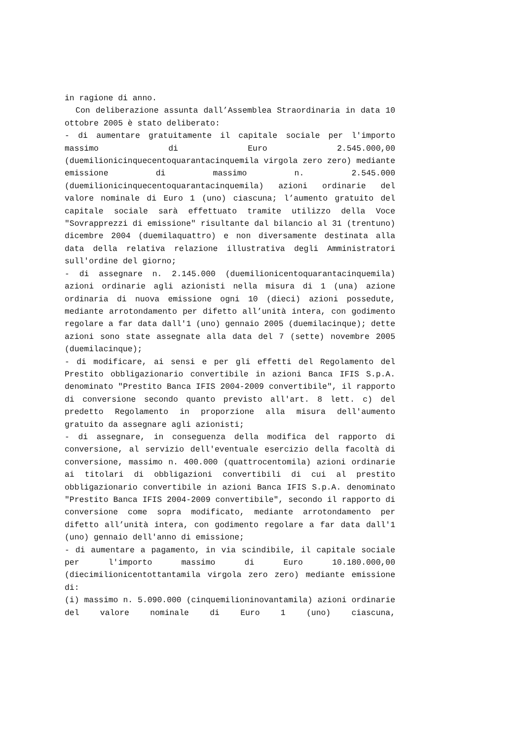in ragione di anno.
Con deliberazione assunta dall’Assemblea Straordinaria in data 10 ottobre 2005 è stato deliberato:
- di aumentare gratuitamente il capitale sociale per l'importo massimo di Euro 2.545.000,00 (duemilionicinquecentoquarantacinquemila virgola zero zero) mediante emissione di massimo n. 2.545.000 (duemilionicinquecentoquarantacinquemila) azioni ordinarie del valore nominale di Euro 1 (uno) ciascuna; l’aumento gratuito del capitale sociale sarà effettuato tramite utilizzo della Voce "Sovrapprezzi di emissione" risultante dal bilancio al 31 (trentuno) dicembre 2004 (duemilaquattro) e non diversamente destinata alla data della relativa relazione illustrativa degli Amministratori sull'ordine del giorno;
- di assegnare n. 2.145.000 (duemilionicentoquarantacinquemila) azioni ordinarie agli azionisti nella misura di 1 (una) azione ordinaria di nuova emissione ogni 10 (dieci) azioni possedute, mediante arrotondamento per difetto all’unità intera, con godimento regolare a far data dall'1 (uno) gennaio 2005 (duemilacinque); dette azioni sono state assegnate alla data del 7 (sette) novembre 2005 (duemilacinque);
- di modificare, ai sensi e per gli effetti del Regolamento del Prestito obbligazionario convertibile in azioni Banca IFIS S.p.A. denominato "Prestito Banca IFIS 2004-2009 convertibile", il rapporto di conversione secondo quanto previsto all'art. 8 lett. c) del predetto Regolamento in proporzione alla misura dell'aumento gratuito da assegnare agli azionisti;
- di assegnare, in conseguenza della modifica del rapporto di conversione, al servizio dell'eventuale esercizio della facoltà di conversione, massimo n. 400.000 (quattrocentomila) azioni ordinarie ai titolari di obbligazioni convertibili di cui al prestito obbligazionario convertibile in azioni Banca IFIS S.p.A. denominato "Prestito Banca IFIS 2004-2009 convertibile", secondo il rapporto di conversione come sopra modificato, mediante arrotondamento per difetto all’unità intera, con godimento regolare a far data dall'1 (uno) gennaio dell'anno di emissione;
- di aumentare a pagamento, in via scindibile, il capitale sociale per l'importo massimo di Euro 10.180.000,00 (diecimilionicentottantamila virgola zero zero) mediante emissione di:
(i) massimo n. 5.090.000 (cinquemilioninovantamila) azioni ordinarie del valore nominale di Euro 1 (uno) ciascuna,